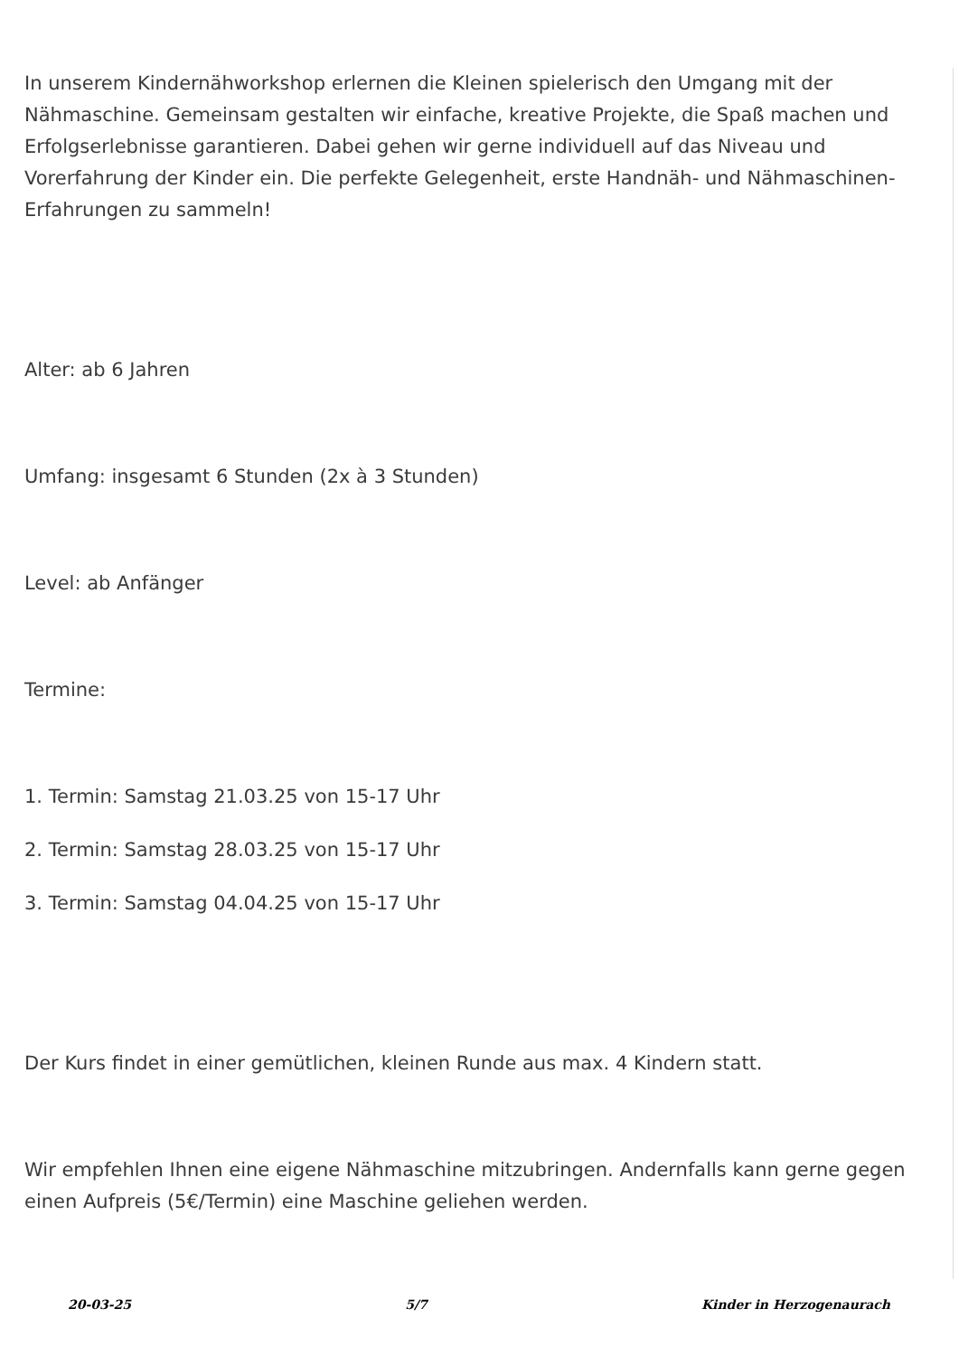In unserem Kindernähworkshop erlernen die Kleinen spielerisch den Umgang mit der Nähmaschine. Gemeinsam gestalten wir einfache, kreative Projekte, die Spaß machen und Erfolgserlebnisse garantieren. Dabei gehen wir gerne individuell auf das Niveau und Vorerfahrung der Kinder ein. Die perfekte Gelegenheit, erste Handnäh- und Nähmaschinen-Erfahrungen zu sammeln!
Alter: ab 6 Jahren
Umfang: insgesamt 6 Stunden (2x à 3 Stunden)
Level: ab Anfänger
Termine:
1. Termin: Samstag 21.03.25 von 15-17 Uhr
2. Termin: Samstag 28.03.25 von 15-17 Uhr
3. Termin: Samstag 04.04.25 von 15-17 Uhr
Der Kurs findet in einer gemütlichen, kleinen Runde aus max. 4 Kindern statt.
Wir empfehlen Ihnen eine eigene Nähmaschine mitzubringen. Andernfalls kann gerne gegen einen Aufpreis (5€/Termin) eine Maschine geliehen werden.
20-03-25 5/7 Kinder in Herzogenaurach